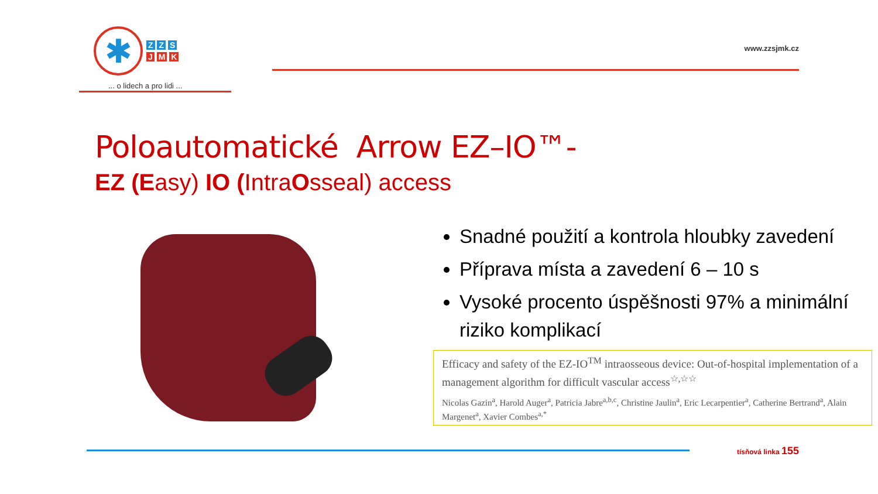✱
Z Z S ////
J M K ////
... o lidech a pro lidi ...
www.zzsjmk.cz
Poloautomatické Arrow EZ–IO™-
EZ (Easy) IO (IntraOsseal) access
Snadné použití a kontrola hloubky zavedení
Příprava místa a zavedení 6 – 10 s
Vysoké procento úspěšnosti 97% a minimální riziko komplikací
Efficacy and safety of the EZ-IO<sup>TM</sup> intraosseous device: Out-of-hospital implementation of a management algorithm for difficult vascular access<sup>☆,☆☆</sup>
Nicolas Gazin<sup>a</sup>, Harold Auger<sup>a</sup>, Patricia Jabre<sup>a,b,c</sup>, Christine Jaulin<sup>a</sup>, Eric Lecarpentier<sup>a</sup>, Catherine Bertrand<sup>a</sup>, Alain Margenet<sup>a</sup>, Xavier Combes<sup>a,*</sup>
tísňová linka 155